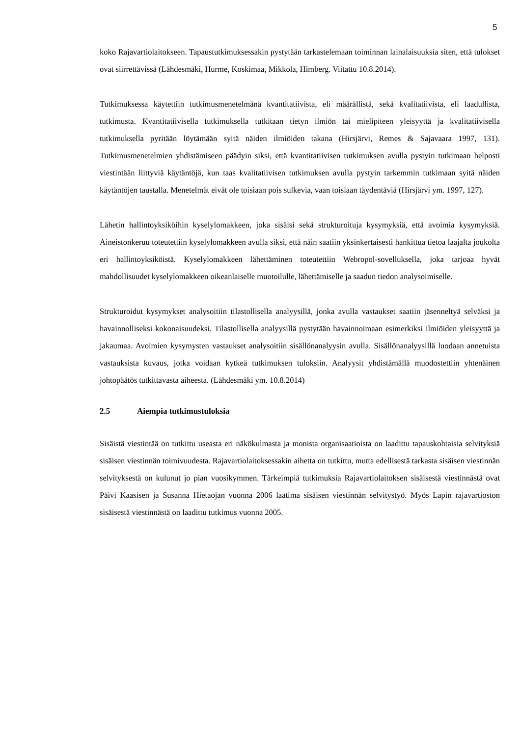5
koko Rajavartiolaitokseen. Tapaustutkimuksessakin pystytään tarkastelemaan toiminnan lain­alaisuuksia siten, että tulokset ovat siirrettävissä (Lähdesmäki, Hurme, Koskimaa, Mikkola, Himberg. Viitattu 10.8.2014).
Tutkimuksessa käytettiin tutkimusmenetelmänä kvantitatiivista, eli määrällistä, sekä kvalita­tiivista, eli laadullista, tutkimusta. Kvantitatiivisella tutkimuksella tutkitaan tietyn ilmiön tai mielipiteen yleisyyttä ja kvalitatiivisella tutkimuksella pyritään löytämään syitä näiden ilmi­öiden takana (Hirsjärvi, Remes & Sajavaara 1997, 131). Tutkimusmenetelmien yhdistämiseen päädyin siksi, että kvantitatiivisen tutkimuksen avulla pystyin tutkimaan helposti viestintään liittyviä käytäntöjä, kun taas kvalitatiivisen tutkimuksen avulla pystyin tarkemmin tutkimaan syitä näiden käytäntöjen taustalla. Menetelmät eivät ole toisiaan pois sulkevia, vaan toisiaan täydentäviä (Hirsjärvi ym. 1997, 127).
Lähetin hallintoyksiköihin kyselylomakkeen, joka sisälsi sekä strukturoituja kysymyksiä, että avoimia kysymyksiä. Aineistonkeruu toteutettiin kyselylomakkeen avulla siksi, että näin saa­tiin yksinkertaisesti hankittua tietoa laajalta joukolta eri hallintoyksiköistä. Kyselylomakkeen lähettäminen toteutettiin Webropol-sovelluksella, joka tarjoaa hyvät mahdollisuudet kysely­lomakkeen oikeanlaiselle muotoilulle, lähettämiselle ja saadun tiedon analysoimiselle.
Strukturoidut kysymykset analysoitiin tilastollisella analyysillä, jonka avulla vastaukset saa­tiin jäsenneltyä selväksi ja havainnolliseksi kokonaisuudeksi. Tilastollisella analyysillä pysty­tään havainnoimaan esimerkiksi ilmiöiden yleisyyttä ja jakaumaa. Avoimien kysymysten vas­taukset analysoitiin sisällönanalyysin avulla. Sisällönanalyysillä luodaan annetuista vastauk­sista kuvaus, jotka voidaan kytkeä tutkimuksen tuloksiin. Analyysit yhdistämällä muodostet­tiin yhtenäinen johtopäätös tutkittavasta aiheesta. (Lähdesmäki ym. 10.8.2014)
2.5 Aiempia tutkimustuloksia
Sisäistä viestintää on tutkittu useasta eri näkökulmasta ja monista organisaatioista on laadittu tapauskohtaisia selvityksiä sisäisen viestinnän toimivuudesta. Rajavartiolaitoksessakin aihetta on tutkittu, mutta edellisestä tarkasta sisäisen viestinnän selvityksestä on kulunut jo pian vuo­sikymmen. Tärkeimpiä tutkimuksia Rajavartiolaitoksen sisäisestä viestinnästä ovat Päivi Kaa­sisen ja Susanna Hietaojan vuonna 2006 laatima sisäisen viestinnän selvitystyö. Myös Lapin rajavartioston sisäisestä viestinnästä on laadittu tutkimus vuonna 2005.